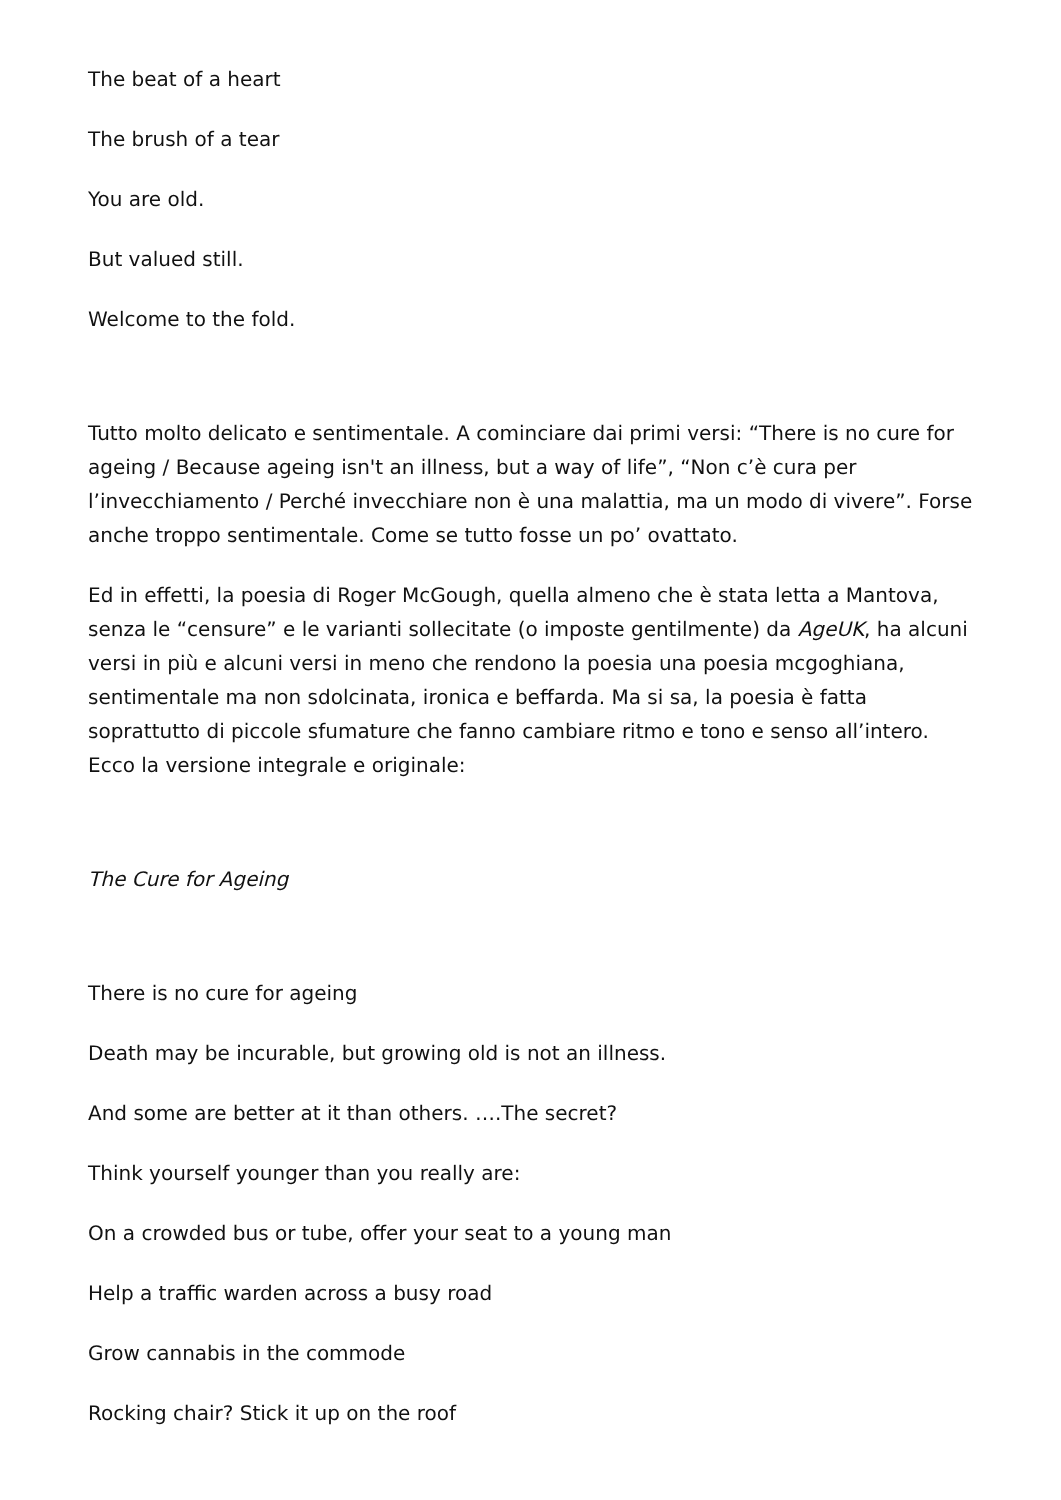The beat of a heart
The brush of a tear
You are old.
But valued still.
Welcome to the fold.
Tutto molto delicato e sentimentale. A cominciare dai primi versi: “There is no cure for ageing / Because ageing isn't an illness, but a way of life”, “Non c’è cura per l’invecchiamento / Perché invecchiare non è una malattia, ma un modo di vivere”. Forse anche troppo sentimentale. Come se tutto fosse un po’ ovattato.
Ed in effetti, la poesia di Roger McGough, quella almeno che è stata letta a Mantova, senza le “censure” e le varianti sollecitate (o imposte gentilmente) da AgeUK, ha alcuni versi in più e alcuni versi in meno che rendono la poesia una poesia mcgoghiana, sentimentale ma non sdolcinata, ironica e beffarda. Ma si sa, la poesia è fatta soprattutto di piccole sfumature che fanno cambiare ritmo e tono e senso all’intero. Ecco la versione integrale e originale:
The Cure for Ageing
There is no cure for ageing
Death may be incurable, but growing old is not an illness.
And some are better at it than others. ….The secret?
Think yourself younger than you really are:
On a crowded bus or tube, offer your seat to a young man
Help a traffic warden across a busy road
Grow cannabis in the commode
Rocking chair? Stick it up on the roof